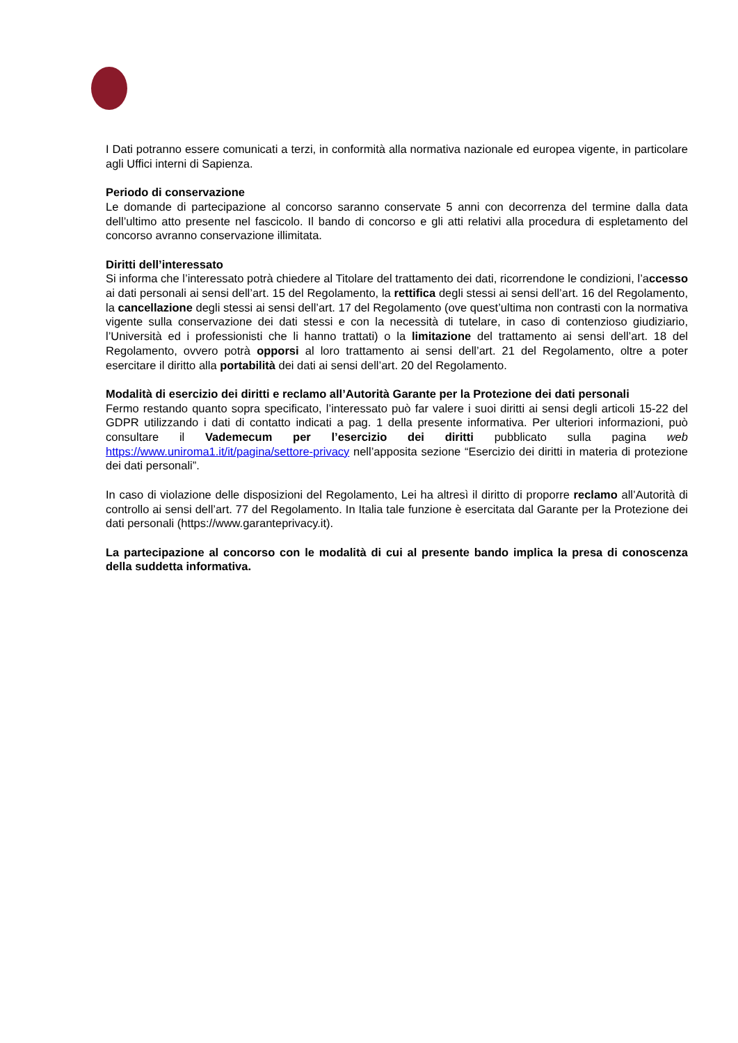I Dati potranno essere comunicati a terzi, in conformità alla normativa nazionale ed europea vigente, in particolare agli Uffici interni di Sapienza.
Periodo di conservazione
Le domande di partecipazione al concorso saranno conservate 5 anni con decorrenza del termine dalla data dell’ultimo atto presente nel fascicolo. Il bando di concorso e gli atti relativi alla procedura di espletamento del concorso avranno conservazione illimitata.
Diritti dell’interessato
Si informa che l’interessato potrà chiedere al Titolare del trattamento dei dati, ricorrendone le condizioni, l’accesso ai dati personali ai sensi dell’art. 15 del Regolamento, la rettifica degli stessi ai sensi dell’art. 16 del Regolamento, la cancellazione degli stessi ai sensi dell’art. 17 del Regolamento (ove quest’ultima non contrasti con la normativa vigente sulla conservazione dei dati stessi e con la necessità di tutelare, in caso di contenzioso giudiziario, l’Università ed i professionisti che li hanno trattati) o la limitazione del trattamento ai sensi dell’art. 18 del Regolamento, ovvero potrà opporsi al loro trattamento ai sensi dell’art. 21 del Regolamento, oltre a poter esercitare il diritto alla portabilità dei dati ai sensi dell’art. 20 del Regolamento.
Modalità di esercizio dei diritti e reclamo all’Autorità Garante per la Protezione dei dati personali
Fermo restando quanto sopra specificato, l’interessato può far valere i suoi diritti ai sensi degli articoli 15-22 del GDPR utilizzando i dati di contatto indicati a pag. 1 della presente informativa. Per ulteriori informazioni, può consultare il Vademecum per l’esercizio dei diritti pubblicato sulla pagina web https://www.uniroma1.it/it/pagina/settore-privacy nell’apposita sezione “Esercizio dei diritti in materia di protezione dei dati personali”.
In caso di violazione delle disposizioni del Regolamento, Lei ha altresì il diritto di proporre reclamo all’Autorità di controllo ai sensi dell’art. 77 del Regolamento. In Italia tale funzione è esercitata dal Garante per la Protezione dei dati personali (https://www.garanteprivacy.it).
La partecipazione al concorso con le modalità di cui al presente bando implica la presa di conoscenza della suddetta informativa.